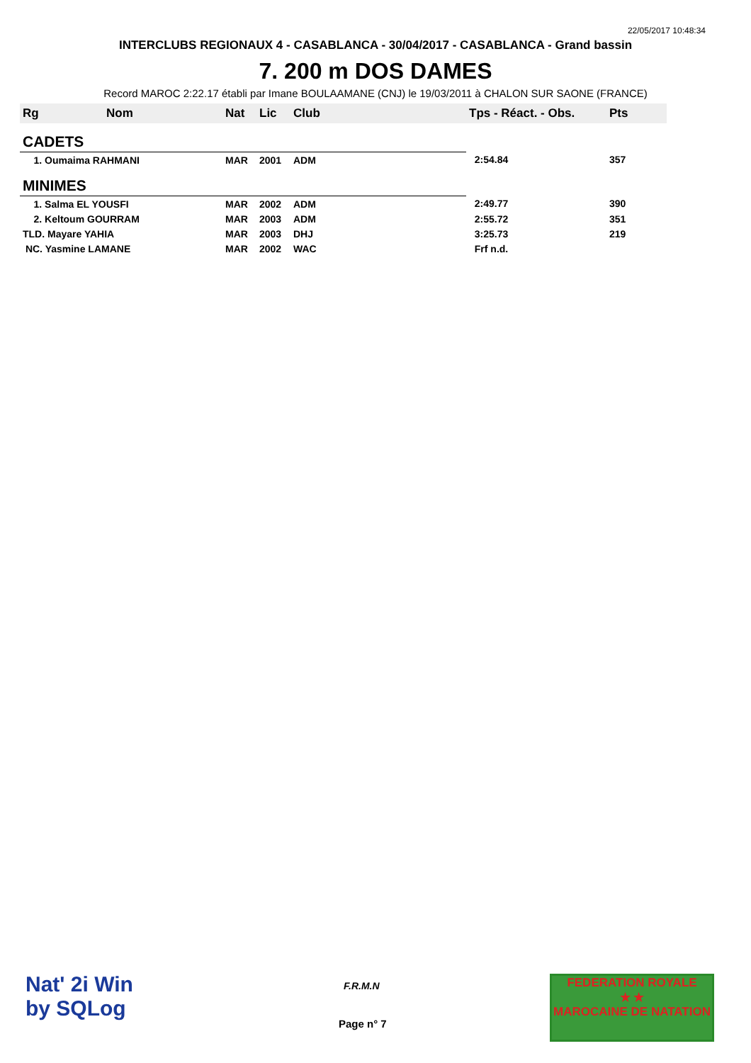22/05/2017 10:48:34
INTERCLUBS REGIONAUX 4 - CASABLANCA - 30/04/2017 - CASABLANCA - Grand bassin
7. 200 m DOS DAMES
Record MAROC 2:22.17 établi par Imane BOULAAMANE (CNJ) le 19/03/2011 à CHALON SUR SAONE (FRANCE)
| Rg | Nom | Nat | Lic | Club | Tps - Réact. - Obs. | Pts |
| --- | --- | --- | --- | --- | --- | --- |
| CADETS | | | | | | |
| 1. Oumaima RAHMANI | | MAR | 2001 | ADM | 2:54.84 | 357 |
| MINIMES | | | | | | |
| 1. Salma EL YOUSFI | | MAR | 2002 | ADM | 2:49.77 | 390 |
| 2. Keltoum GOURRAM | | MAR | 2003 | ADM | 2:55.72 | 351 |
| TLD. Mayare YAHIA | | MAR | 2003 | DHJ | 3:25.73 | 219 |
| NC. Yasmine LAMANE | | MAR | 2002 | WAC | Frf n.d. | |
Nat' 2i Win
by SQLog
F.R.M.N
Page n° 7
FEDERATION ROYALE
★ ★
MAROCAINE DE NATATION